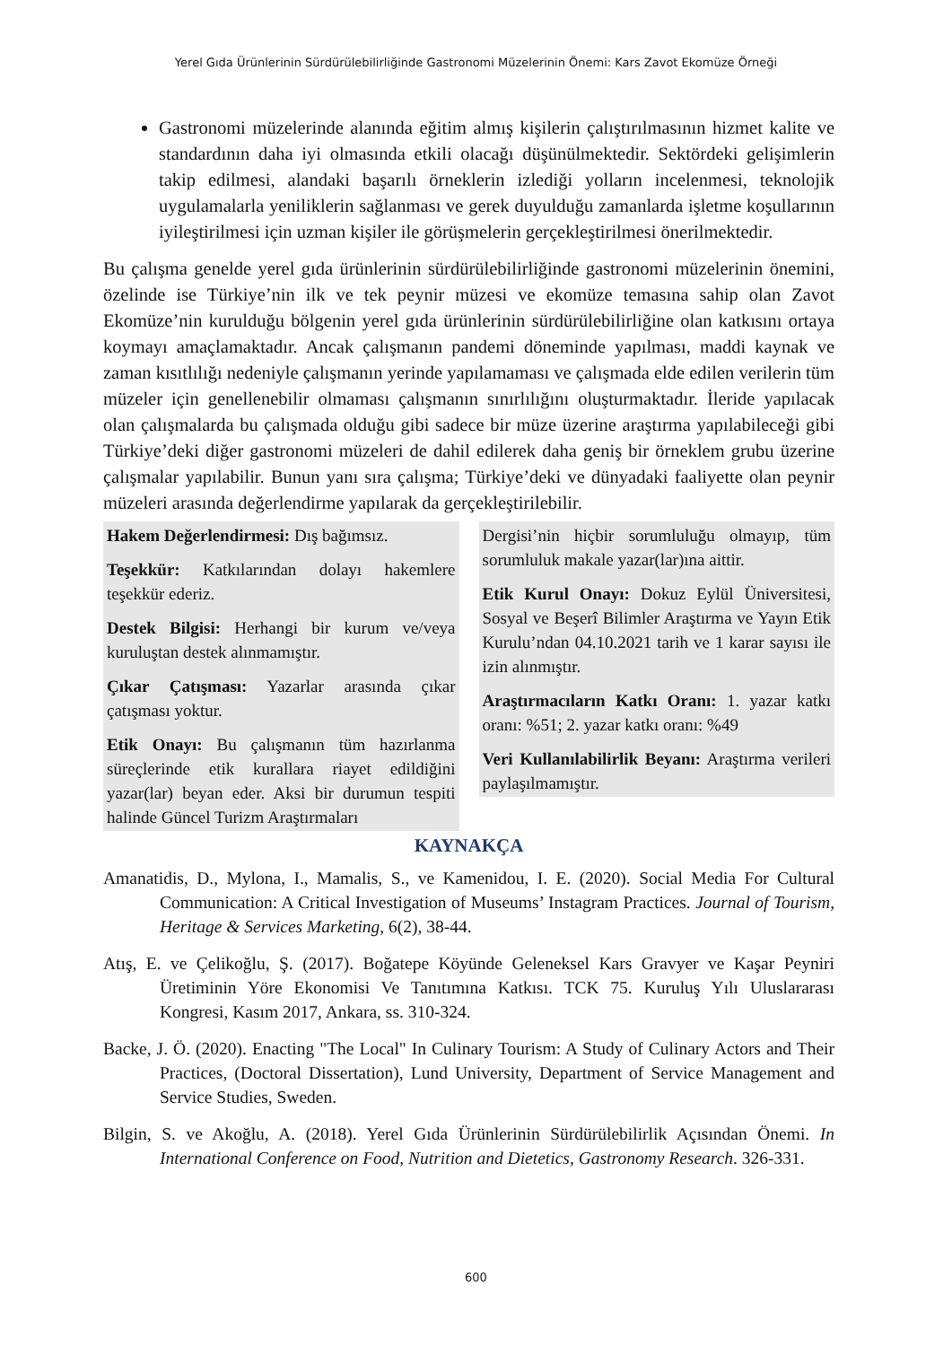Yerel Gıda Ürünlerinin Sürdürülebilirliğinde Gastronomi Müzelerinin Önemi: Kars Zavot Ekomüze Örneği
Gastronomi müzelerinde alanında eğitim almış kişilerin çalıştırılmasının hizmet kalite ve standardının daha iyi olmasında etkili olacağı düşünülmektedir. Sektördeki gelişimlerin takip edilmesi, alandaki başarılı örneklerin izlediği yolların incelenmesi, teknolojik uygulamalarla yeniliklerin sağlanması ve gerek duyulduğu zamanlarda işletme koşullarının iyileştirilmesi için uzman kişiler ile görüşmelerin gerçekleştirilmesi önerilmektedir.
Bu çalışma genelde yerel gıda ürünlerinin sürdürülebilirliğinde gastronomi müzelerinin önemini, özelinde ise Türkiye’nin ilk ve tek peynir müzesi ve ekomüze temasına sahip olan Zavot Ekomüze’nin kurulduğu bölgenin yerel gıda ürünlerinin sürdürülebilirliğine olan katkısını ortaya koymayı amaçlamaktadır. Ancak çalışmanın pandemi döneminde yapılması, maddi kaynak ve zaman kısıtlılığı nedeniyle çalışmanın yerinde yapılamaması ve çalışmada elde edilen verilerin tüm müzeler için genellenebilir olmaması çalışmanın sınırlılığını oluşturmaktadır. İleride yapılacak olan çalışmalarda bu çalışmada olduğu gibi sadece bir müze üzerine araştırma yapılabileceği gibi Türkiye’deki diğer gastronomi müzeleri de dahil edilerek daha geniş bir örneklem grubu üzerine çalışmalar yapılabilir. Bunun yanı sıra çalışma; Türkiye’deki ve dünyadaki faaliyette olan peynir müzeleri arasında değerlendirme yapılarak da gerçekleştirilebilir.
Hakem Değerlendirmesi: Dış bağımsız.
Teşekkür: Katkılarından dolayı hakemlere teşekkür ederiz.
Destek Bilgisi: Herhangi bir kurum ve/veya kuruluştan destek alınmamıştır.
Çıkar Çatışması: Yazarlar arasında çıkar çatışması yoktur.
Etik Onayı: Bu çalışmanın tüm hazırlanma süreçlerinde etik kurallara riayet edildiğini yazar(lar) beyan eder. Aksi bir durumun tespiti halinde Güncel Turizm Araştırmaları
Dergisi’nin hiçbir sorumluluğu olmayıp, tüm sorumluluk makale yazar(lar)ına aittir.
Etik Kurul Onayı: Dokuz Eylül Üniversitesi, Sosyal ve Beşerî Bilimler Araştırma ve Yayın Etik Kurulu’ndan 04.10.2021 tarih ve 1 karar sayısı ile izin alınmıştır.
Araştırmacıların Katkı Oranı: 1. yazar katkı oranı: %51; 2. yazar katkı oranı: %49
Veri Kullanılabilirlik Beyanı: Araştırma verileri paylaşılmamıştır.
KAYNAKÇA
Amanatidis, D., Mylona, I., Mamalis, S., ve Kamenidou, I. E. (2020). Social Media For Cultural Communication: A Critical Investigation of Museums’ Instagram Practices. Journal of Tourism, Heritage & Services Marketing, 6(2), 38-44.
Atış, E. ve Çelikoğlu, Ş. (2017). Boğatepe Köyünde Geleneksel Kars Gravyer ve Kaşar Peyniri Üretiminin Yöre Ekonomisi Ve Tanıtımına Katkısı. TCK 75. Kuruluş Yılı Uluslararası Kongresi, Kasım 2017, Ankara, ss. 310-324.
Backe, J. Ö. (2020). Enacting "The Local" In Culinary Tourism: A Study of Culinary Actors and Their Practices, (Doctoral Dissertation), Lund University, Department of Service Management and Service Studies, Sweden.
Bilgin, S. ve Akoğlu, A. (2018). Yerel Gıda Ürünlerinin Sürdürülebilirlik Açısından Önemi. In International Conference on Food, Nutrition and Dietetics, Gastronomy Research. 326-331.
600